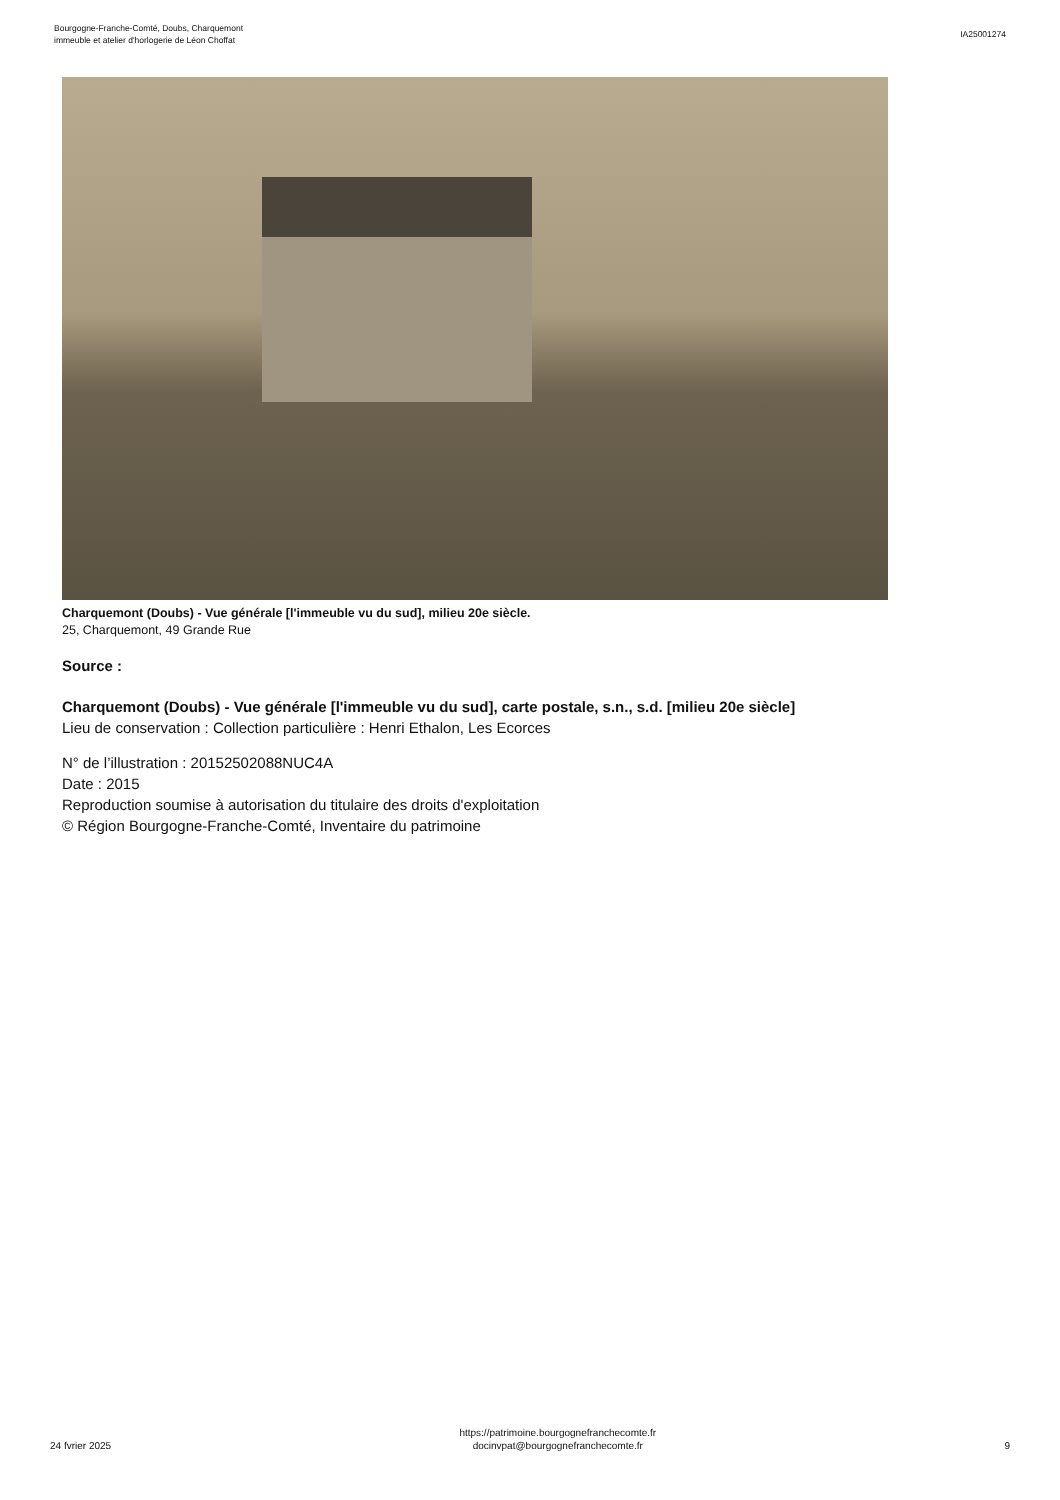Bourgogne-Franche-Comté, Doubs, Charquemont
immeuble et atelier d'horlogerie de Léon Choffat
IA25001274
Charquemont (Doubs) - Vue générale [l'immeuble vu du sud], milieu 20e siècle.
25, Charquemont, 49 Grande Rue
Source :
Charquemont (Doubs) - Vue générale [l'immeuble vu du sud], carte postale, s.n., s.d. [milieu 20e siècle]
Lieu de conservation : Collection particulière : Henri Ethalon, Les Ecorces
N° de l’illustration : 20152502088NUC4A
Date : 2015
Reproduction soumise à autorisation du titulaire des droits d'exploitation
© Région Bourgogne-Franche-Comté, Inventaire du patrimoine
24 fvrier 2025
https://patrimoine.bourgognefranchecomte.fr
docinvpat@bourgognefranchecomte.fr
9